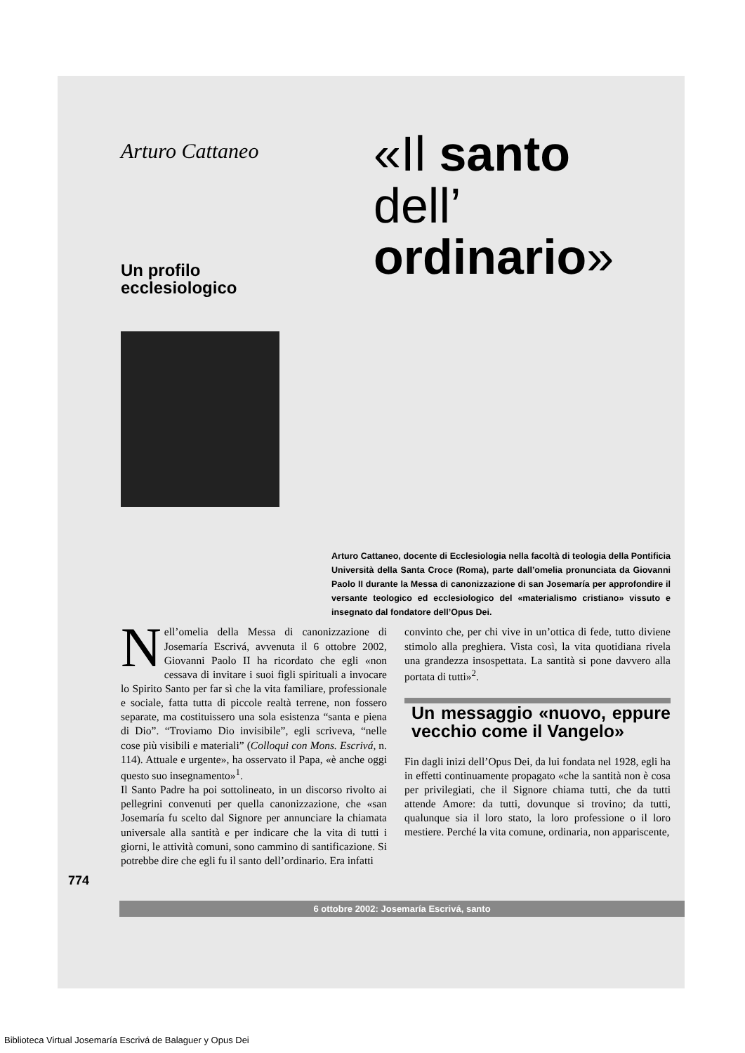Arturo Cattaneo
Un profilo
ecclesiologico
«Il santo
dell’
ordinario»
Arturo Cattaneo, docente di Ecclesiologia nella facoltà di teologia della Pontificia Università della Santa Croce (Roma), parte dall’omelia pronunciata da Giovanni Paolo II durante la Messa di canonizzazione di san Josemaría per approfondire il versante teologico ed ecclesiologico del «materialismo cristiano» vissuto e insegnato dal fondatore dell’Opus Dei.
Nell’omelia della Messa di canonizzazione di Josemaría Escrivá, avvenuta il 6 ottobre 2002, Giovanni Paolo II ha ricordato che egli «non cessava di invitare i suoi figli spirituali a invocare lo Spirito Santo per far sì che la vita familiare, professionale e sociale, fatta tutta di piccole realtà terrene, non fossero separate, ma costituissero una sola esistenza “santa e piena di Dio”. “Troviamo Dio invisibile”, egli scriveva, “nelle cose più visibili e materiali” (Colloqui con Mons. Escrivá, n. 114). Attuale e urgente», ha osservato il Papa, «è anche oggi questo suo insegnamento»<sup>1</sup>.
Il Santo Padre ha poi sottolineato, in un discorso rivolto ai pellegrini convenuti per quella canonizzazione, che «san Josemaría fu scelto dal Signore per annunciare la chiamata universale alla santità e per indicare che la vita di tutti i giorni, le attività comuni, sono cammino di santificazione. Si potrebbe dire che egli fu il santo dell’ordinario. Era infatti
convinto che, per chi vive in un’ottica di fede, tutto diviene stimolo alla preghiera. Vista così, la vita quotidiana rivela una grandezza insospettata. La santità si pone davvero alla portata di tutti»<sup>2</sup>.
Un messaggio «nuovo, eppure vecchio come il Vangelo»
Fin dagli inizi dell’Opus Dei, da lui fondata nel 1928, egli ha in effetti continuamente propagato «che la santità non è cosa per privilegiati, che il Signore chiama tutti, che da tutti attende Amore: da tutti, dovunque si trovino; da tutti, qualunque sia il loro stato, la loro professione o il loro mestiere. Perché la vita comune, ordinaria, non appariscente,
774
6 ottobre 2002: Josemaría Escrivá, santo
Biblioteca Virtual Josemaría Escrivá de Balaguer y Opus Dei